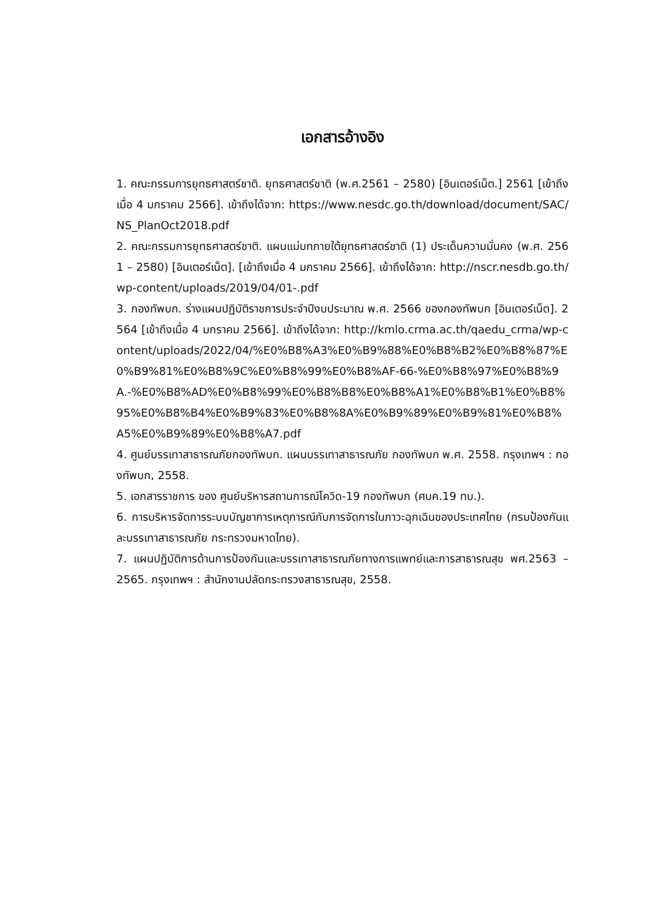เอกสารอ้างอิง
1. คณะกรรมการยุทธศาสตร์ชาติ. ยุทธศาสตร์ชาติ (พ.ศ.2561 – 2580) [อินเตอร์เน็ต.] 2561 [เข้าถึงเมื่อ 4 มกราคม 2566]. เข้าถึงได้จาก: https://www.nesdc.go.th/download/document/SAC/NS_PlanOct2018.pdf
2. คณะกรรมการยุทธศาสตร์ชาติ. แผนแม่บทภายใต้ยุทธศาสตร์ชาติ (1) ประเด็นความมั่นคง (พ.ศ. 2561 – 2580) [อินเตอร์เน็ต]. [เข้าถึงเมื่อ 4 มกราคม 2566]. เข้าถึงได้จาก: http://nscr.nesdb.go.th/wp-content/uploads/2019/04/01-.pdf
3. กองทัพบก. ร่างแผนปฏิบัติราชการประจำปีงบประมาณ พ.ศ. 2566 ของกองทัพบก [อินเตอร์เน็ต]. 2564 [เข้าถึงเมื่อ 4 มกราคม 2566]. เข้าถึงได้จาก: http://kmlo.crma.ac.th/qaedu_crma/wp-content/uploads/2022/04/%E0%B8%A3%E0%B9%88%E0%B8%B2%E0%B8%87%E0%B9%81%E0%B8%9C%E0%B8%99%E0%B8%AF-66-%E0%B8%97%E0%B8%9A.-%E0%B8%AD%E0%B8%99%E0%B8%B8%E0%B8%A1%E0%B8%B1%E0%B8%95%E0%B8%B4%E0%B9%83%E0%B8%8A%E0%B9%89%E0%B9%81%E0%B8%A5%E0%B9%89%E0%B8%A7.pdf
4. ศูนย์บรรเทาสาธารณภัยกองทัพบก. แผนบรรเทาสาธารณภัย กองทัพบก พ.ศ. 2558. กรุงเทพฯ : กองทัพบก, 2558.
5. เอกสารราชการ ของ ศูนย์บริหารสถานการณ์โควิด-19 กองทัพบก (ศบค.19 ทบ.).
6. การบริหารจัดการระบบบัญชาการเหตุการณ์กับการจัดการในภาวะฉุกเฉินของประเทศไทย (กรมป้องกันและบรรเทาสาธารณภัย กระทรวงมหาดไทย).
7. แผนปฏิบัติการด้านการป้องกันและบรรเทาสาธารณภัยทางการแพทย์และการสาธารณสุข พศ.2563 – 2565. กรุงเทพฯ : สำนักงานปลัดกระทรวงสาธารณสุข, 2558.